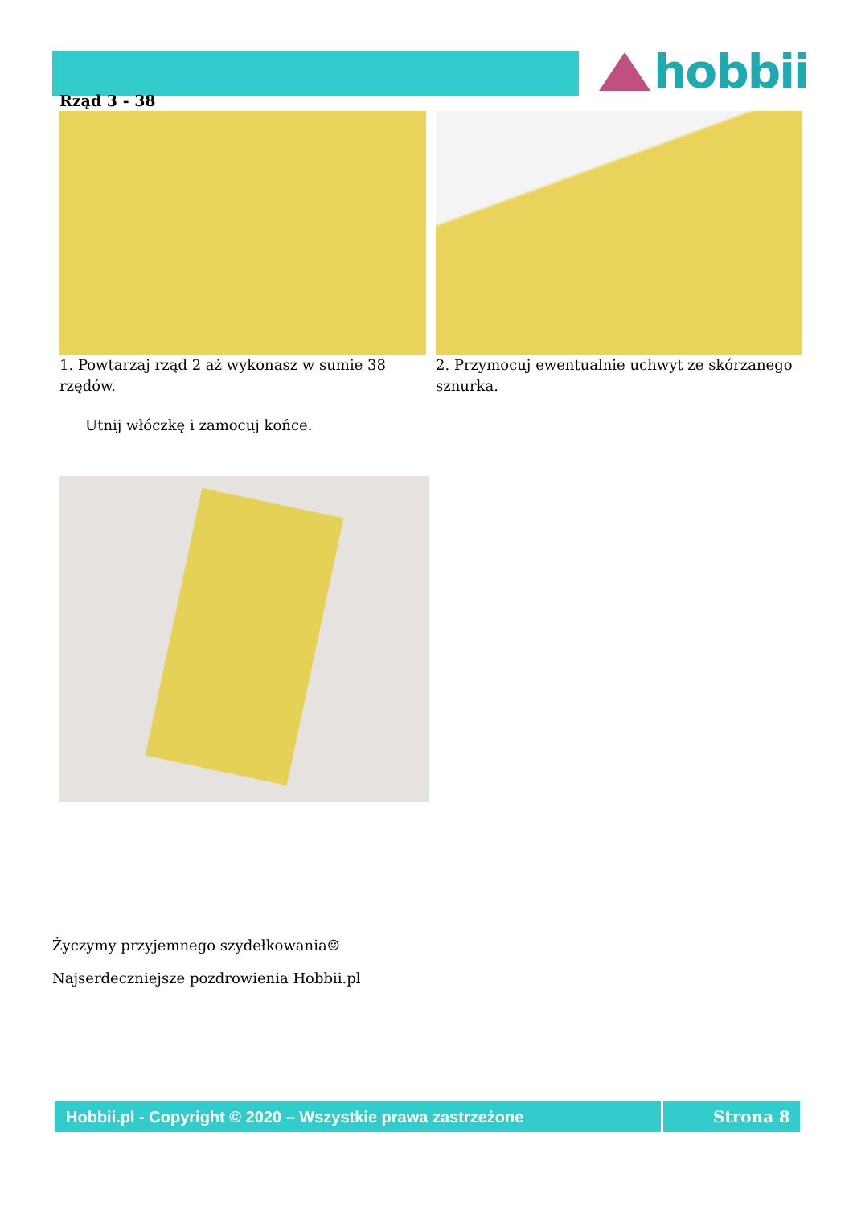hobbii
Rząd 3 - 38
1. Powtarzaj rząd 2 aż wykonasz w sumie 38 rzędów.
2. Przymocuj ewentualnie uchwyt ze skórzanego sznurka.
Utnij włóczkę i zamocuj końce.
Życzymy przyjemnego szydełkowania☺
Najserdeczniejsze pozdrowienia Hobbii.pl
Hobbii.pl - Copyright © 2020 – Wszystkie prawa zastrzeżone Strona 8